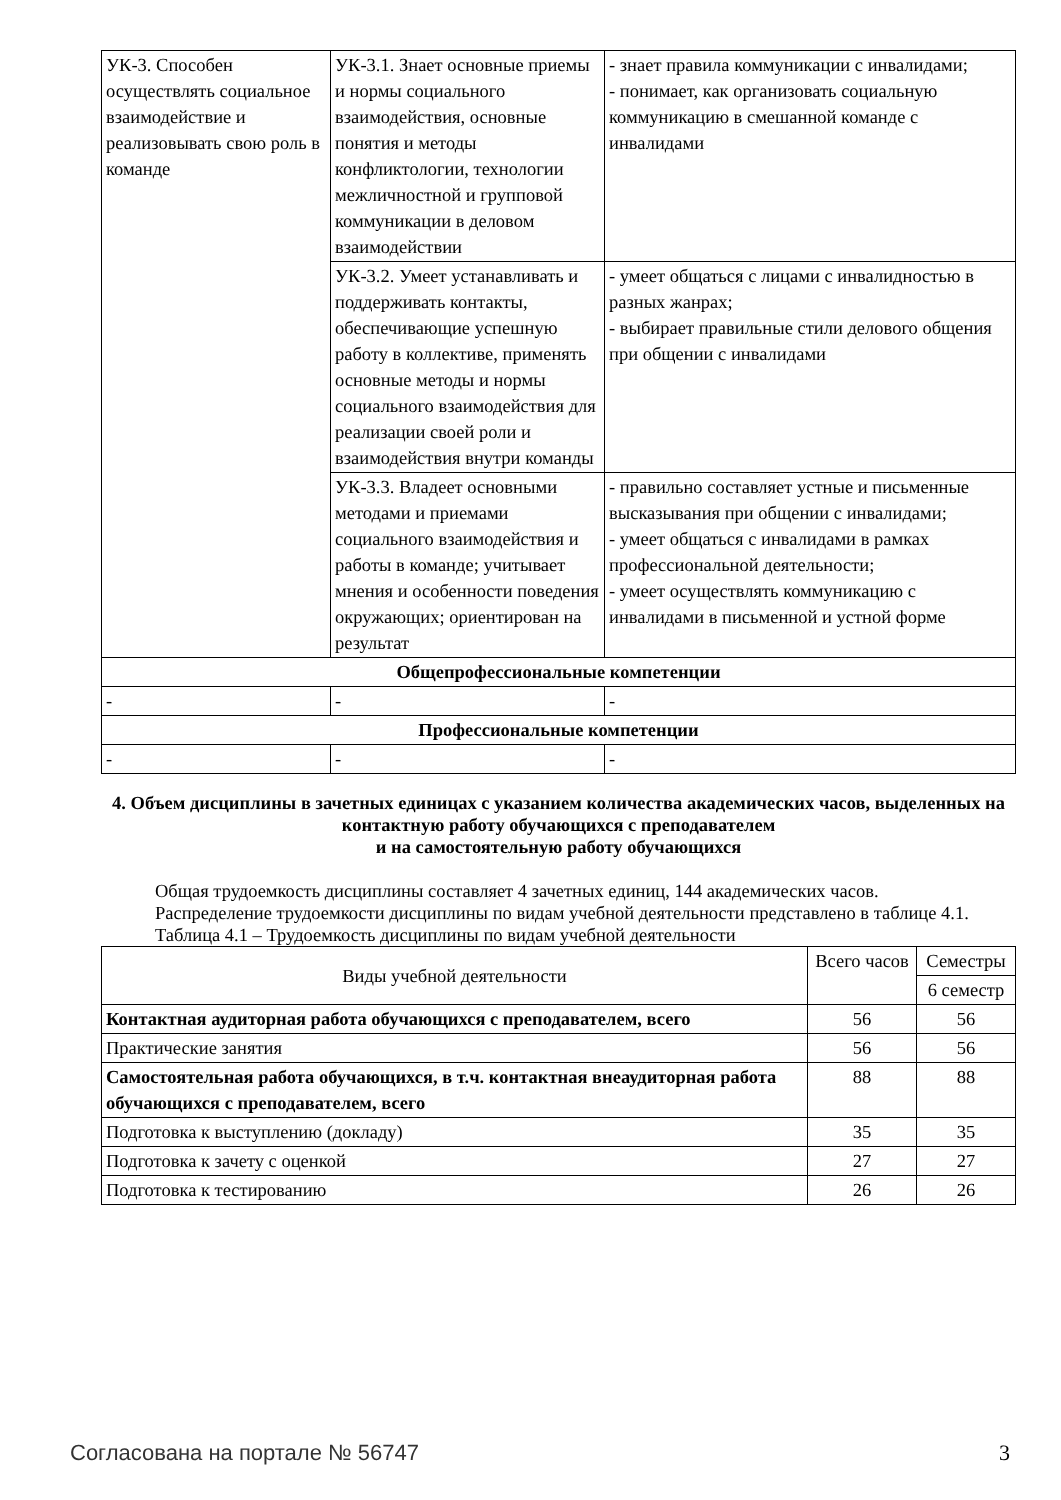| УК-3. Способен осуществлять социальное взаимодействие и реализовывать свою роль в команде | УК-3.1. Знает основные приемы и нормы социального взаимодействия, основные понятия и методы конфликтологии, технологии межличностной и групповой коммуникации в деловом взаимодействии | - знает правила коммуникации с инвалидами; - понимает, как организовать социальную коммуникацию в смешанной команде с инвалидами |
| | УК-3.2. Умеет устанавливать и поддерживать контакты, обеспечивающие успешную работу в коллективе, применять основные методы и нормы социального взаимодействия для реализации своей роли и взаимодействия внутри команды | - умеет общаться с лицами с инвалидностью в разных жанрах; - выбирает правильные стили делового общения при общении с инвалидами |
| | УК-3.3. Владеет основными методами и приемами социального взаимодействия и работы в команде; учитывает мнения и особенности поведения окружающих; ориентирован на результат | - правильно составляет устные и письменные высказывания при общении с инвалидами; - умеет общаться с инвалидами в рамках профессиональной деятельности; - умеет осуществлять коммуникацию с инвалидами в письменной и устной форме |
| Общепрофессиональные компетенции | | |
| - | - | - |
| Профессиональные компетенции | | |
| - | - | - |
4. Объем дисциплины в зачетных единицах с указанием количества академических часов, выделенных на контактную работу обучающихся с преподавателем
и на самостоятельную работу обучающихся
Общая трудоемкость дисциплины составляет 4 зачетных единиц, 144 академических часов.
Распределение трудоемкости дисциплины по видам учебной деятельности представлено в таблице 4.1.
Таблица 4.1 – Трудоемкость дисциплины по видам учебной деятельности
| Виды учебной деятельности | Всего часов | Семестры |
| --- | --- | --- |
| | | 6 семестр |
| Контактная аудиторная работа обучающихся с преподавателем, всего | 56 | 56 |
| Практические занятия | 56 | 56 |
| Самостоятельная работа обучающихся, в т.ч. контактная внеаудиторная работа обучающихся с преподавателем, всего | 88 | 88 |
| Подготовка к выступлению (докладу) | 35 | 35 |
| Подготовка к зачету с оценкой | 27 | 27 |
| Подготовка к тестированию | 26 | 26 |
Согласована на портале № 56747 3